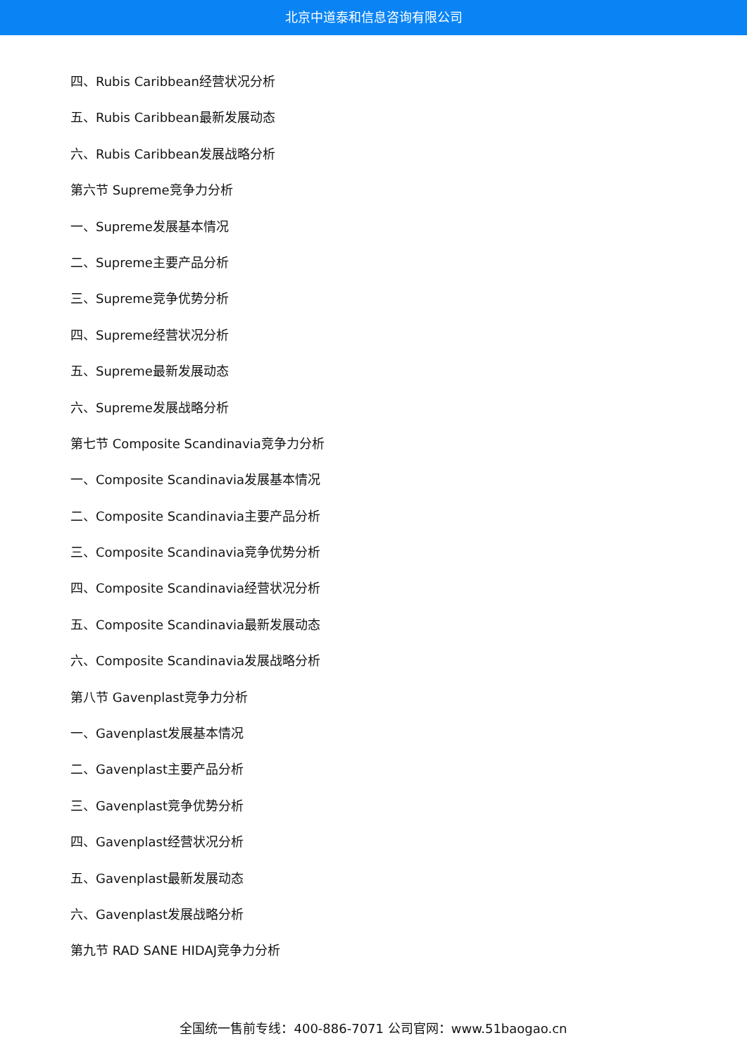北京中道泰和信息咨询有限公司
四、Rubis Caribbean经营状况分析
五、Rubis Caribbean最新发展动态
六、Rubis Caribbean发展战略分析
第六节 Supreme竞争力分析
一、Supreme发展基本情况
二、Supreme主要产品分析
三、Supreme竞争优势分析
四、Supreme经营状况分析
五、Supreme最新发展动态
六、Supreme发展战略分析
第七节 Composite Scandinavia竞争力分析
一、Composite Scandinavia发展基本情况
二、Composite Scandinavia主要产品分析
三、Composite Scandinavia竞争优势分析
四、Composite Scandinavia经营状况分析
五、Composite Scandinavia最新发展动态
六、Composite Scandinavia发展战略分析
第八节 Gavenplast竞争力分析
一、Gavenplast发展基本情况
二、Gavenplast主要产品分析
三、Gavenplast竞争优势分析
四、Gavenplast经营状况分析
五、Gavenplast最新发展动态
六、Gavenplast发展战略分析
第九节 RAD SANE HIDAJ竞争力分析
全国统一售前专线：400-886-7071 公司官网：www.51baogao.cn